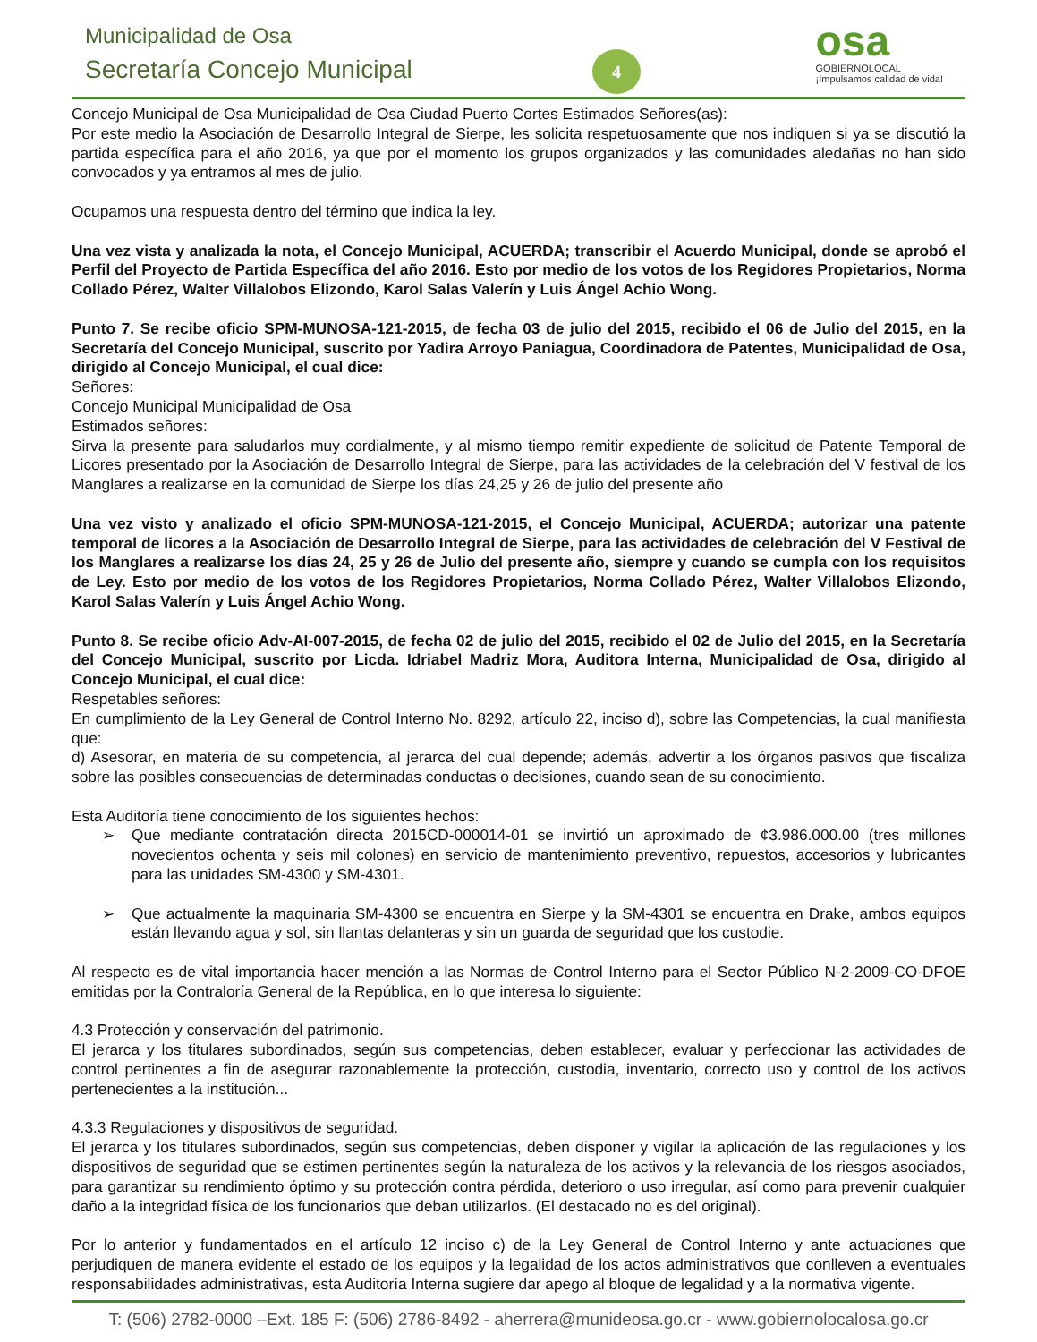Municipalidad de Osa
Secretaría Concejo Municipal 4
osa
GOBIERNOLOCAL
¡Impulsamos calidad de vida!
Concejo Municipal de Osa Municipalidad de Osa Ciudad Puerto Cortes Estimados Señores(as):
Por este medio la Asociación de Desarrollo Integral de Sierpe, les solicita respetuosamente que nos indiquen si ya se discutió la partida específica para el año 2016, ya que por el momento los grupos organizados y las comunidades aledañas no han sido convocados y ya entramos al mes de julio.
Ocupamos una respuesta dentro del término que indica la ley.
Una vez vista y analizada la nota, el Concejo Municipal, ACUERDA; transcribir el Acuerdo Municipal, donde se aprobó el Perfil del Proyecto de Partida Específica del año 2016. Esto por medio de los votos de los Regidores Propietarios, Norma Collado Pérez, Walter Villalobos Elizondo, Karol Salas Valerín y Luis Ángel Achio Wong.
Punto 7. Se recibe oficio SPM-MUNOSA-121-2015, de fecha 03 de julio del 2015, recibido el 06 de Julio del 2015, en la Secretaría del Concejo Municipal, suscrito por Yadira Arroyo Paniagua, Coordinadora de Patentes, Municipalidad de Osa, dirigido al Concejo Municipal, el cual dice:
Señores:
Concejo Municipal Municipalidad de Osa
Estimados señores:
Sirva la presente para saludarlos muy cordialmente, y al mismo tiempo remitir expediente de solicitud de Patente Temporal de Licores presentado por la Asociación de Desarrollo Integral de Sierpe, para las actividades de la celebración del V festival de los Manglares a realizarse en la comunidad de Sierpe los días 24,25 y 26 de julio del presente año
Una vez visto y analizado el oficio SPM-MUNOSA-121-2015, el Concejo Municipal, ACUERDA; autorizar una patente temporal de licores a la Asociación de Desarrollo Integral de Sierpe, para las actividades de celebración del V Festival de los Manglares a realizarse los días 24, 25 y 26 de Julio del presente año, siempre y cuando se cumpla con los requisitos de Ley. Esto por medio de los votos de los Regidores Propietarios, Norma Collado Pérez, Walter Villalobos Elizondo, Karol Salas Valerín y Luis Ángel Achio Wong.
Punto 8. Se recibe oficio Adv-AI-007-2015, de fecha 02 de julio del 2015, recibido el 02 de Julio del 2015, en la Secretaría del Concejo Municipal, suscrito por Licda. Idriabel Madriz Mora, Auditora Interna, Municipalidad de Osa, dirigido al Concejo Municipal, el cual dice:
Respetables señores:
En cumplimiento de la Ley General de Control Interno No. 8292, artículo 22, inciso d), sobre las Competencias, la cual manifiesta que:
d) Asesorar, en materia de su competencia, al jerarca del cual depende; además, advertir a los órganos pasivos que fiscaliza sobre las posibles consecuencias de determinadas conductas o decisiones, cuando sean de su conocimiento.
Esta Auditoría tiene conocimiento de los siguientes hechos:
➢ Que mediante contratación directa 2015CD-000014-01 se invirtió un aproximado de ¢3.986.000.00 (tres millones novecientos ochenta y seis mil colones) en servicio de mantenimiento preventivo, repuestos, accesorios y lubricantes para las unidades SM-4300 y SM-4301.
➢ Que actualmente la maquinaria SM-4300 se encuentra en Sierpe y la SM-4301 se encuentra en Drake, ambos equipos están llevando agua y sol, sin llantas delanteras y sin un guarda de seguridad que los custodie.
Al respecto es de vital importancia hacer mención a las Normas de Control Interno para el Sector Público N-2-2009-CO-DFOE emitidas por la Contraloría General de la República, en lo que interesa lo siguiente:
4.3 Protección y conservación del patrimonio.
El jerarca y los titulares subordinados, según sus competencias, deben establecer, evaluar y perfeccionar las actividades de control pertinentes a fin de asegurar razonablemente la protección, custodia, inventario, correcto uso y control de los activos pertenecientes a la institución...
4.3.3 Regulaciones y dispositivos de seguridad.
El jerarca y los titulares subordinados, según sus competencias, deben disponer y vigilar la aplicación de las regulaciones y los dispositivos de seguridad que se estimen pertinentes según la naturaleza de los activos y la relevancia de los riesgos asociados, para garantizar su rendimiento óptimo y su protección contra pérdida, deterioro o uso irregular, así como para prevenir cualquier daño a la integridad física de los funcionarios que deban utilizarlos. (El destacado no es del original).
Por lo anterior y fundamentados en el artículo 12 inciso c) de la Ley General de Control Interno y ante actuaciones que perjudiquen de manera evidente el estado de los equipos y la legalidad de los actos administrativos que conlleven a eventuales responsabilidades administrativas, esta Auditoría Interna sugiere dar apego al bloque de legalidad y a la normativa vigente.
T: (506) 2782-0000 –Ext. 185 F: (506) 2786-8492 - aherrera@munideosa.go.cr - www.gobiernolocalosa.go.cr